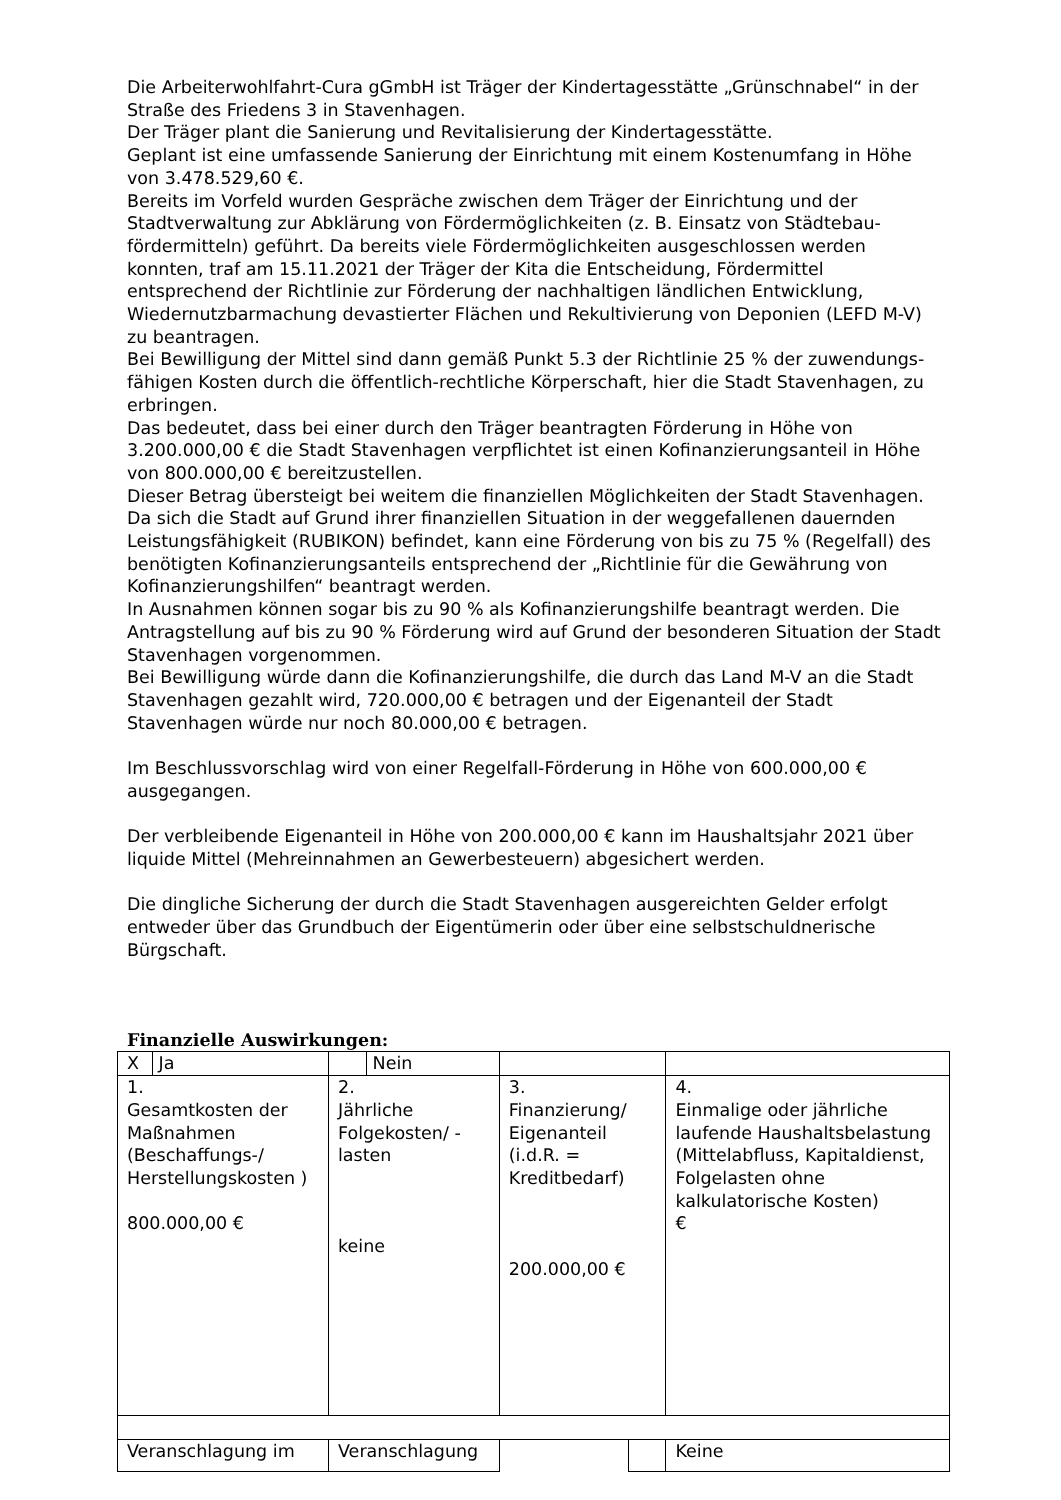Die Arbeiterwohlfahrt-Cura gGmbH ist Träger der Kindertagesstätte „Grünschnabel“ in der Straße des Friedens 3 in Stavenhagen.
Der Träger plant die Sanierung und Revitalisierung der Kindertagesstätte.
Geplant ist eine umfassende Sanierung der Einrichtung mit einem Kostenumfang in Höhe von 3.478.529,60 €.
Bereits im Vorfeld wurden Gespräche zwischen dem Träger der Einrichtung und der Stadtverwaltung zur Abklärung von Fördermöglichkeiten (z. B. Einsatz von Städtebau-fördermitteln) geführt. Da bereits viele Fördermöglichkeiten ausgeschlossen werden konnten, traf am 15.11.2021 der Träger der Kita die Entscheidung, Fördermittel entsprechend der Richtlinie zur Förderung der nachhaltigen ländlichen Entwicklung, Wiedernutzbarmachung devastierter Flächen und Rekultivierung von Deponien (LEFD M-V) zu beantragen.
Bei Bewilligung der Mittel sind dann gemäß Punkt 5.3 der Richtlinie 25 % der zuwendungs-fähigen Kosten durch die öffentlich-rechtliche Körperschaft, hier die Stadt Stavenhagen, zu erbringen.
Das bedeutet, dass bei einer durch den Träger beantragten Förderung in Höhe von 3.200.000,00 € die Stadt Stavenhagen verpflichtet ist einen Kofinanzierungsanteil in Höhe von 800.000,00 € bereitzustellen.
Dieser Betrag übersteigt bei weitem die finanziellen Möglichkeiten der Stadt Stavenhagen.
Da sich die Stadt auf Grund ihrer finanziellen Situation in der weggefallenen dauernden Leistungsfähigkeit (RUBIKON) befindet, kann eine Förderung von bis zu 75 % (Regelfall) des benötigten Kofinanzierungsanteils entsprechend der „Richtlinie für die Gewährung von Kofinanzierungshilfen“ beantragt werden.
In Ausnahmen können sogar bis zu 90 % als Kofinanzierungshilfe beantragt werden. Die Antragstellung auf bis zu 90 % Förderung wird auf Grund der besonderen Situation der Stadt Stavenhagen vorgenommen.
Bei Bewilligung würde dann die Kofinanzierungshilfe, die durch das Land M-V an die Stadt Stavenhagen gezahlt wird, 720.000,00 € betragen und der Eigenanteil der Stadt Stavenhagen würde nur noch 80.000,00 € betragen.
Im Beschlussvorschlag wird von einer Regelfall-Förderung in Höhe von 600.000,00 € ausgegangen.
Der verbleibende Eigenanteil in Höhe von 200.000,00 € kann im Haushaltsjahr 2021 über liquide Mittel (Mehreinnahmen an Gewerbesteuern) abgesichert werden.
Die dingliche Sicherung der durch die Stadt Stavenhagen ausgereichten Gelder erfolgt entweder über das Grundbuch der Eigentümerin oder über eine selbstschuldnerische Bürgschaft.
Finanzielle Auswirkungen:
| X Ja | Nein | | | |
| 1. Gesamtkosten der Maßnahmen (Beschaffungs-/ Herstellungskosten ) 800.000,00 € | 2. Jährliche Folgekosten/ -lasten keine | 3. Finanzierung/ Eigenanteil (i.d.R. = Kreditbedarf) 200.000,00 € | | 4. Einmalige oder jährliche laufende Haushaltsbelastung (Mittelabfluss, Kapitaldienst, Folgelasten ohne kalkulatorische Kosten) € |
| Veranschlagung im | Veranschlagung | | | Keine |